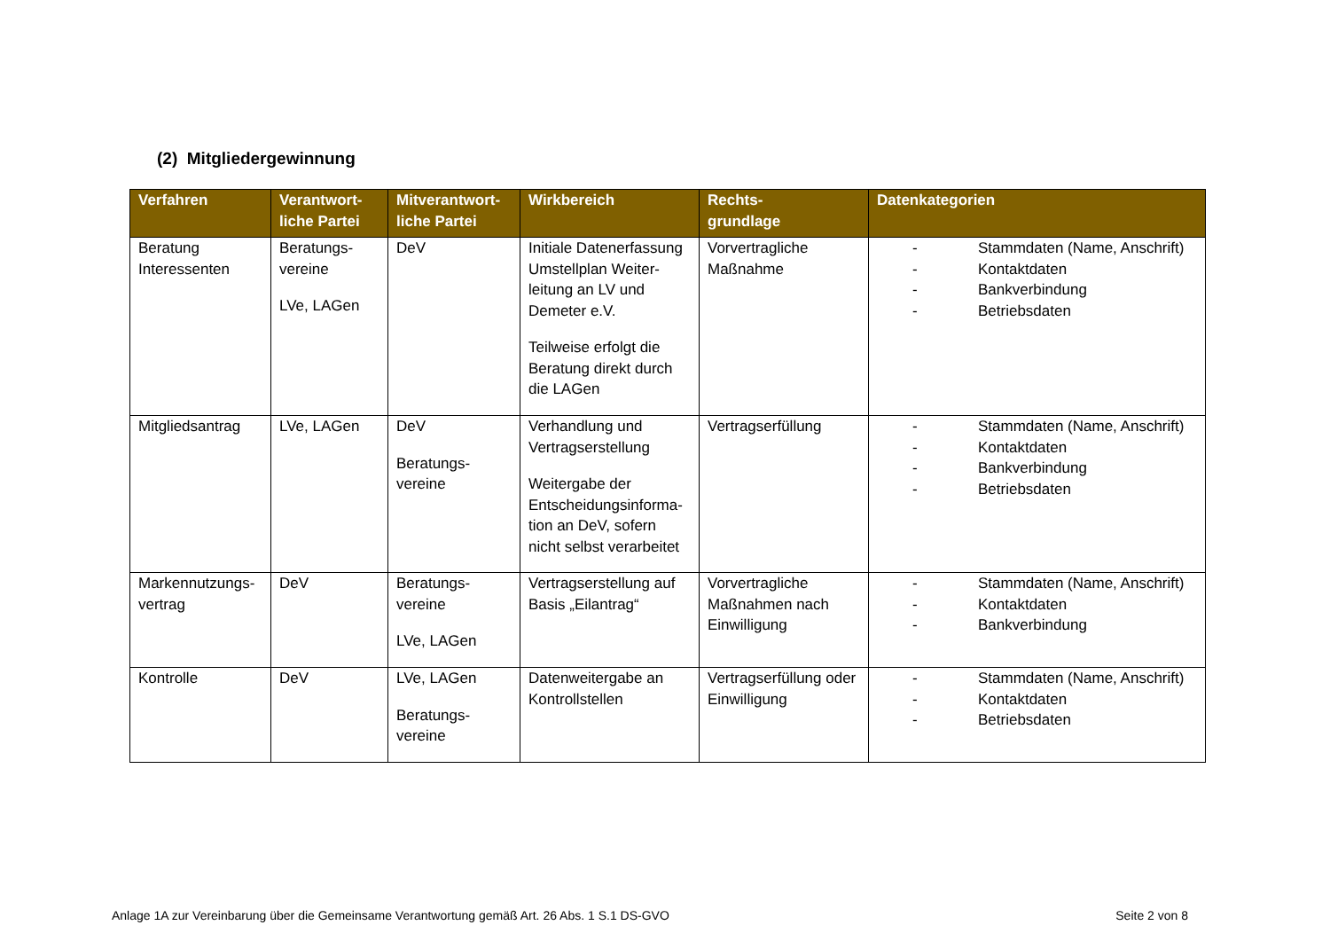(2) Mitgliedergewinnung
| Verfahren | Verantwort- liche Partei | Mitverantwort- liche Partei | Wirkbereich | Rechts- grundlage | Datenkategorien |
| --- | --- | --- | --- | --- | --- |
| Beratung Interessenten | Beratungs- vereine LVe, LAGen | DeV | Initiale Datenerfassung Umstellplan Weiter-leitung an LV und Demeter e.V. Teilweise erfolgt die Beratung direkt durch die LAGen | Vorvertragliche Maßnahme | - Stammdaten (Name, Anschrift) - Kontaktdaten - Bankverbindung - Betriebsdaten |
| Mitgliedsantrag | LVe, LAGen | DeV Beratungs- vereine | Verhandlung und Vertragserstellung Weitergabe der Entscheidungsinforma-tion an DeV, sofern nicht selbst verarbeitet | Vertragserfüllung | - Stammdaten (Name, Anschrift) - Kontaktdaten - Bankverbindung - Betriebsdaten |
| Markennutzungs- vertrag | DeV | Beratungs- vereine LVe, LAGen | Vertragserstellung auf Basis „Eilantrag“ | Vorvertragliche Maßnahmen nach Einwilligung | - Stammdaten (Name, Anschrift) - Kontaktdaten - Bankverbindung |
| Kontrolle | DeV | LVe, LAGen Beratungs- vereine | Datenweitergabe an Kontrollstellen | Vertragserfüllung oder Einwilligung | - Stammdaten (Name, Anschrift) - Kontaktdaten - Betriebsdaten |
Anlage 1A zur Vereinbarung über die Gemeinsame Verantwortung gemäß Art. 26 Abs. 1 S.1 DS-GVO Seite 2 von 8